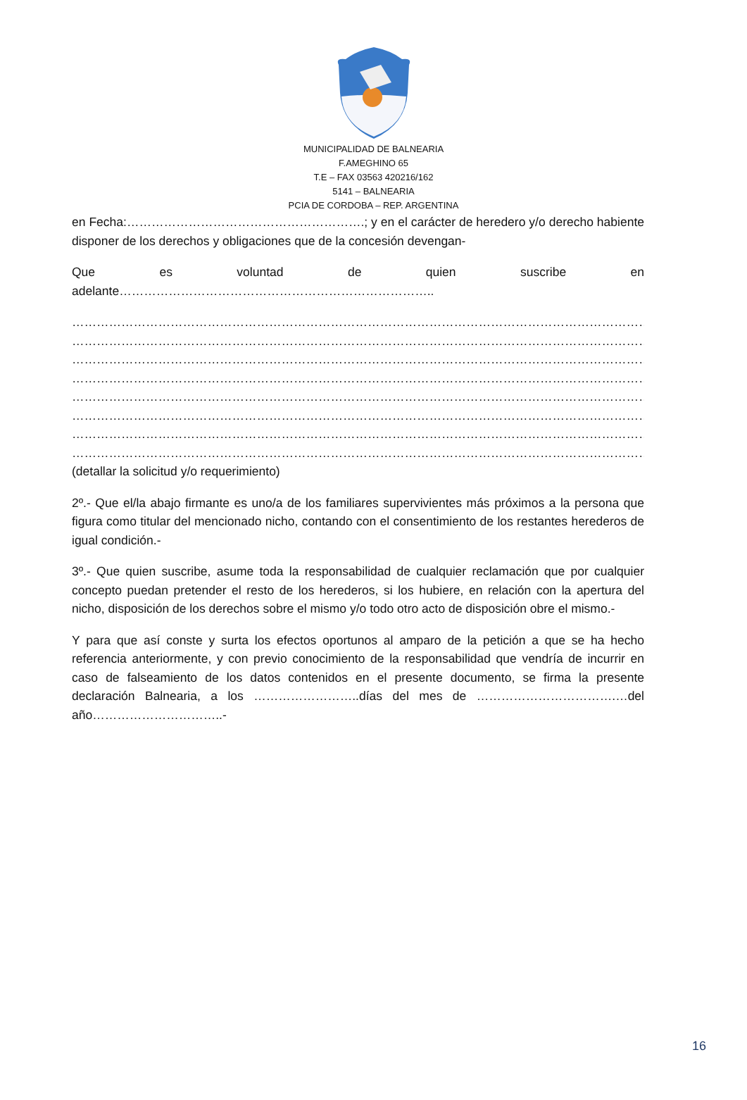MUNICIPALIDAD DE BALNEARIA
F.AMEGHINO 65
T.E – FAX 03563 420216/162
5141 – BALNEARIA
PCIA DE CORDOBA – REP. ARGENTINA
en Fecha:………………………………………………….; y en el carácter de heredero y/o derecho habiente disponer de los derechos y obligaciones que de la concesión devengan-
Que es voluntad de quien suscribe en adelante…………………………………………………………………..
………………………………………………………………………………………………………………………………
………………………………………………………………………………………………………………………………
………………………………………………………………………………………………………………………………
………………………………………………………………………………………………………………………………
………………………………………………………………………………………………………………………………
………………………………………………………………………………………………………………………………
………………………………………………………………………………………………………………………………
………………………………………………………………………………………………………………………………
(detallar la solicitud y/o requerimiento)
2º.- Que el/la abajo firmante es uno/a de los familiares supervivientes más próximos a la persona que figura como titular del mencionado nicho, contando con el consentimiento de los restantes herederos de igual condición.-
3º.- Que quien suscribe, asume toda la responsabilidad de cualquier reclamación que por cualquier concepto puedan pretender el resto de los herederos, si los hubiere, en relación con la apertura del nicho, disposición de los derechos sobre el mismo y/o todo otro acto de disposición obre el mismo.-
Y para que así conste y surta los efectos oportunos al amparo de la petición a que se ha hecho referencia anteriormente, y con previo conocimiento de la responsabilidad que vendría de incurrir en caso de falseamiento de los datos contenidos en el presente documento, se firma la presente declaración Balnearia, a los ……………………..días del mes de …………………………….…del año…………………………..-
16